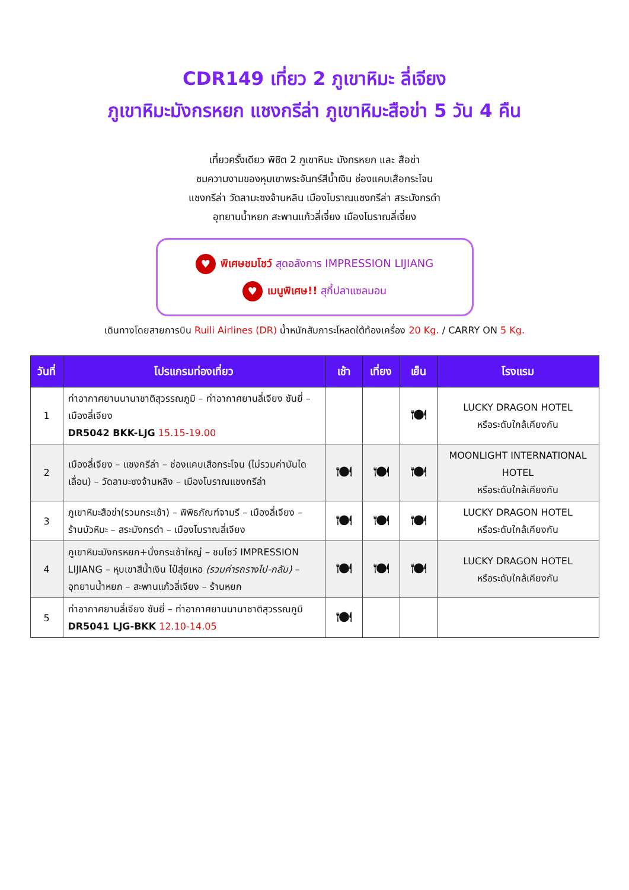CDR149 เที่ยว 2 ภูเขาหิมะ ลี่เจียง
ภูเขาหิมะมังกรหยก แชงกรีล่า ภูเขาหิมะสือข่า 5 วัน 4 คืน
เที่ยวครั้งเดียว พิชิต 2 ภูเขาหิมะ มังกรหยก และ สือข่า
ชมความงามของหุบเขาพระจันทร์สีน้ำเงิน ช่องแคบเสือกระโจน
แชงกรีล่า วัดลามะซงจ้านหลิน เมืองโบราณแชงกรีล่า สระมังกรดำ
อุทยานน้ำหยก สะพานแก้วลี่เจี่ยง เมืองโบราณลี่เจี่ยง
♥ พิเศษชมโชว์ สุดอลังการ IMPRESSION LIJIANG
♥ เมนูพิเศษ!! สุกี้ปลาแซลมอน
เดินทางโดยสายการบิน Ruili Airlines (DR) น้ำหนักสัมภาระโหลดใต้ท้องเครื่อง 20 Kg. / CARRY ON 5 Kg.
| วันที่ | โปรแกรมท่องเที่ยว | เช้า | เที่ยง | เย็น | โรงแรม |
| --- | --- | --- | --- | --- | --- |
| 1 | ท่าอากาศยานนานาชาติสุวรรณภูมิ – ท่าอากาศยานลี่เจียง ซันยี่ – เมืองลี่เจียง DR5042 BKK-LJG 15.15-19.00 | | | 🍽 | LUCKY DRAGON HOTEL หรือระดับใกล้เคียงกัน |
| 2 | เมืองลี่เจียง – แชงกรีล่า – ช่องแคบเสือกระโจน (ไม่รวมค่าบันไดเลื่อน) – วัดลามะซงจ้านหลิง – เมืองโบราณแชงกรีล่า | 🍽 | 🍽 | 🍽 | MOONLIGHT INTERNATIONAL HOTEL หรือระดับใกล้เคียงกัน |
| 3 | ภูเขาหิมะสือข่า(รวมกระเช้า) – พิพิธภัณฑ์จามรี – เมืองลี่เจียง – ร้านบัวหิมะ – สระมังกรดำ – เมืองโบราณลี่เจียง | 🍽 | 🍽 | 🍽 | LUCKY DRAGON HOTEL หรือระดับใกล้เคียงกัน |
| 4 | ภูเขาหิมะมังกรหยก+นั่งกระเช้าใหญ่ – ชมโชว์ IMPRESSION LIJIANG – หุบเขาสีน้ำเงิน ไป๋สุ่ยเหอ (รวมค่ารถรางไป-กลับ) – อุทยานน้ำหยก – สะพานแก้วลี่เจียง – ร้านหยก | 🍽 | 🍽 | 🍽 | LUCKY DRAGON HOTEL หรือระดับใกล้เคียงกัน |
| 5 | ท่าอากาศยานลี่เจียง ซันยี่ – ท่าอากาศยานนานาชาติสุวรรณภูมิ DR5041 LJG-BKK 12.10-14.05 | 🍽 | | | |